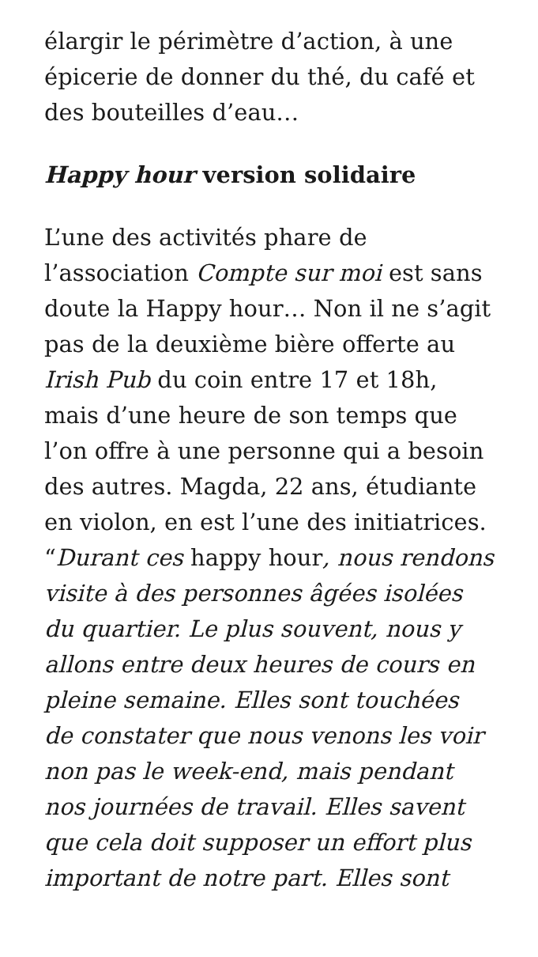élargir le périmètre d’action, à une épicerie de donner du thé, du café et des bouteilles d’eau…
Happy hour version solidaire
L’une des activités phare de l’association Compte sur moi est sans doute la Happy hour… Non il ne s’agit pas de la deuxième bière offerte au Irish Pub du coin entre 17 et 18h, mais d’une heure de son temps que l’on offre à une personne qui a besoin des autres. Magda, 22 ans, étudiante en violon, en est l’une des initiatrices. “Durant ces happy hour, nous rendons visite à des personnes âgées isolées du quartier. Le plus souvent, nous y allons entre deux heures de cours en pleine semaine. Elles sont touchées de constater que nous venons les voir non pas le week-end, mais pendant nos journées de travail. Elles savent que cela doit supposer un effort plus important de notre part. Elles sont